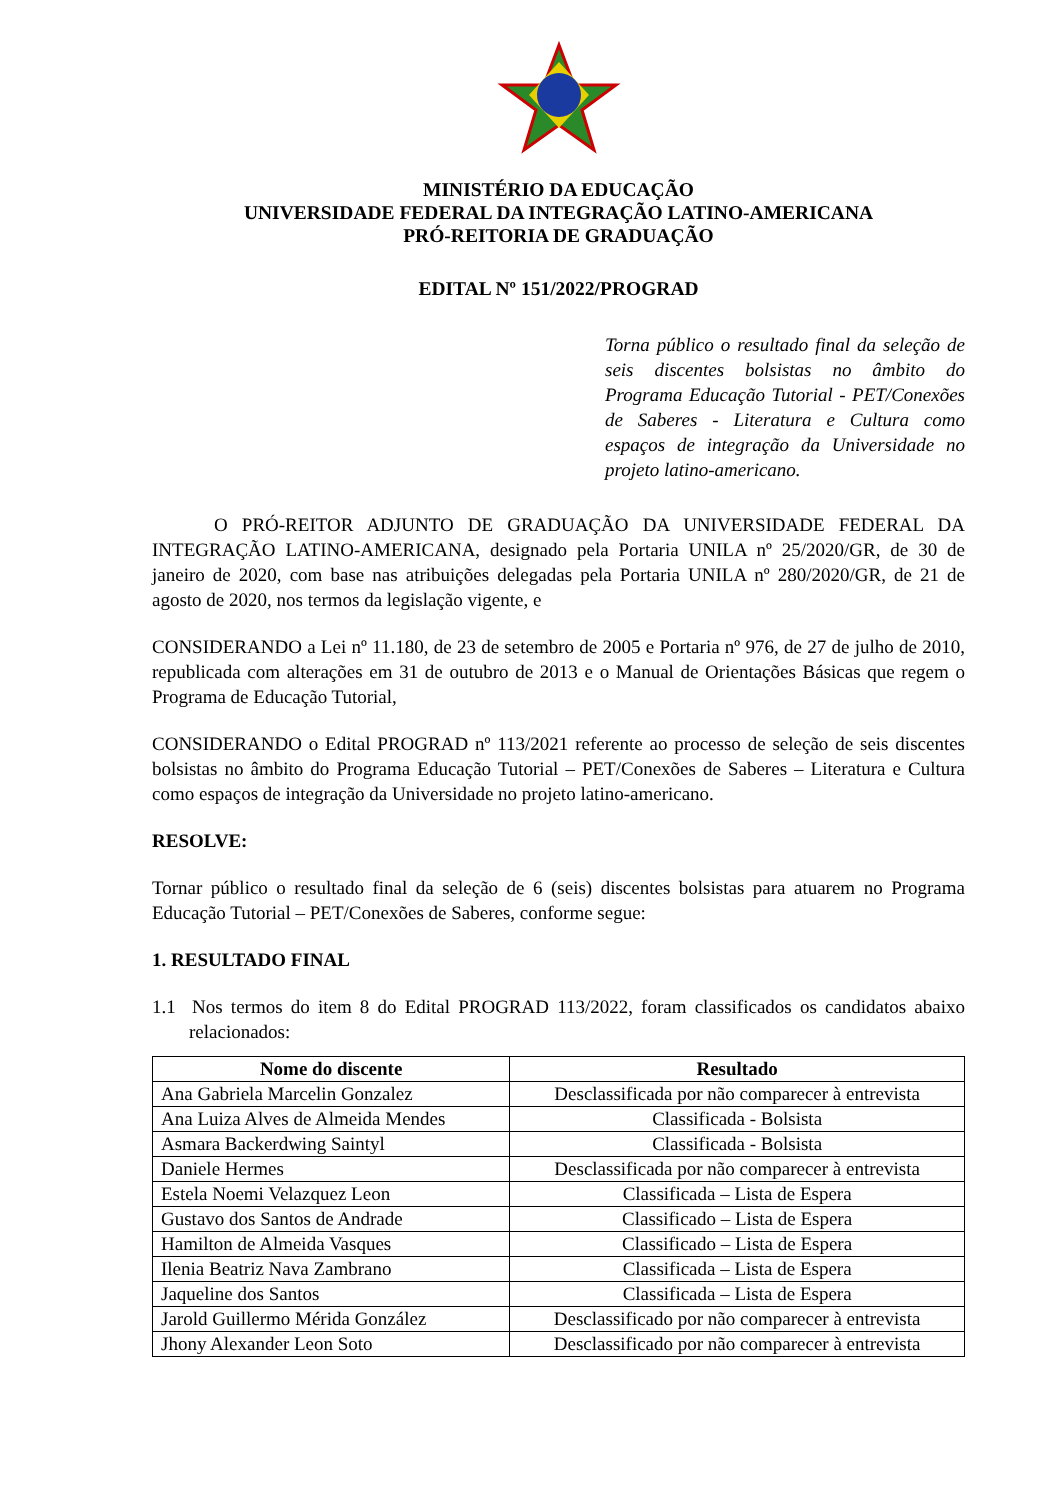MINISTÉRIO DA EDUCAÇÃO
UNIVERSIDADE FEDERAL DA INTEGRAÇÃO LATINO-AMERICANA
PRÓ-REITORIA DE GRADUAÇÃO
EDITAL Nº 151/2022/PROGRAD
Torna público o resultado final da seleção de seis discentes bolsistas no âmbito do Programa Educação Tutorial - PET/Conexões de Saberes - Literatura e Cultura como espaços de integração da Universidade no projeto latino-americano.
O PRÓ-REITOR ADJUNTO DE GRADUAÇÃO DA UNIVERSIDADE FEDERAL DA INTEGRAÇÃO LATINO-AMERICANA, designado pela Portaria UNILA nº 25/2020/GR, de 30 de janeiro de 2020, com base nas atribuições delegadas pela Portaria UNILA nº 280/2020/GR, de 21 de agosto de 2020, nos termos da legislação vigente, e
CONSIDERANDO a Lei nº 11.180, de 23 de setembro de 2005 e Portaria nº 976, de 27 de julho de 2010, republicada com alterações em 31 de outubro de 2013 e o Manual de Orientações Básicas que regem o Programa de Educação Tutorial,
CONSIDERANDO o Edital PROGRAD nº 113/2021 referente ao processo de seleção de seis discentes bolsistas no âmbito do Programa Educação Tutorial – PET/Conexões de Saberes – Literatura e Cultura como espaços de integração da Universidade no projeto latino-americano.
RESOLVE:
Tornar público o resultado final da seleção de 6 (seis) discentes bolsistas para atuarem no Programa Educação Tutorial – PET/Conexões de Saberes, conforme segue:
1. RESULTADO FINAL
1.1 Nos termos do item 8 do Edital PROGRAD 113/2022, foram classificados os candidatos abaixo relacionados:
| Nome do discente | Resultado |
| --- | --- |
| Ana Gabriela Marcelin Gonzalez | Desclassificada por não comparecer à entrevista |
| Ana Luiza Alves de Almeida Mendes | Classificada - Bolsista |
| Asmara Backerdwing Saintyl | Classificada - Bolsista |
| Daniele Hermes | Desclassificada por não comparecer à entrevista |
| Estela Noemi Velazquez Leon | Classificada – Lista de Espera |
| Gustavo dos Santos de Andrade | Classificado – Lista de Espera |
| Hamilton de Almeida Vasques | Classificado – Lista de Espera |
| Ilenia Beatriz Nava Zambrano | Classificada – Lista de Espera |
| Jaqueline dos Santos | Classificada – Lista de Espera |
| Jarold Guillermo Mérida González | Desclassificado por não comparecer à entrevista |
| Jhony Alexander Leon Soto | Desclassificado por não comparecer à entrevista |